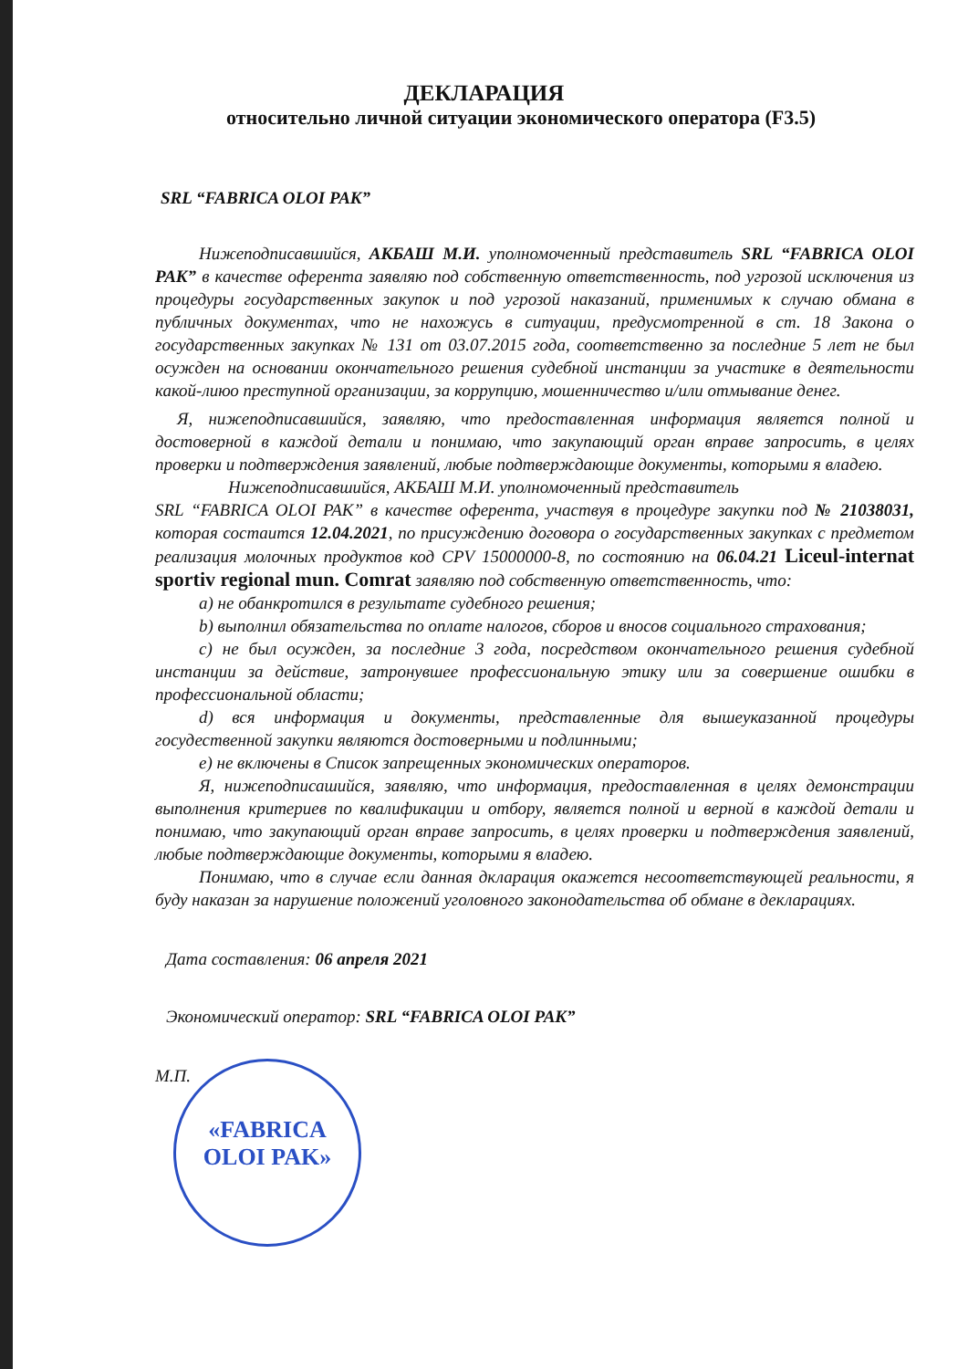«FABRICA
OLOI PAK»
ДЕКЛАРАЦИЯ
относительно личной ситуации экономического оператора (F3.5)
SRL “FABRICA OLOI PAK”
Нижеподписавшийся, АКБАШ М.И. уполномоченный представитель SRL “FABRICA OLOI PAK” в качестве оферента заявляю под собственную ответственность, под угрозой исключения из процедуры государственных закупок и под угрозой наказаний, применимых к случаю обмана в публичных документах, что не нахожусь в ситуации, предусмотренной в ст. 18 Закона о государственных закупках № 131 от 03.07.2015 года, соответственно за последние 5 лет не был осужден на основании окончательного решения судебной инстанции за участике в деятельности какой-лиюо преступной организации, за коррупцию, мошенничество и/или отмывание денег.
Я, нижеподписавшийся, заявляю, что предоставленная информация является полной и достоверной в каждой детали и понимаю, что закупающий орган вправе запросить, в целях проверки и подтверждения заявлений, любые подтверждающие документы, которыми я владею.
Нижеподписавшийся, АКБАШ М.И. уполномоченный представитель
SRL “FABRICA OLOI PAK” в качестве оферента, участвуя в процедуре закупки под № 21038031, которая состаится 12.04.2021, по присуждению договора о государственных закупках с предметом реализация молочных продуктов код CPV 15000000-8, по состоянию на 06.04.21 Liceul-internat sportiv regional mun. Comrat заявляю под собственную ответственность, что:
a) не обанкротился в результате судебного решения;
b) выполнил обязательства по оплате налогов, сборов и вносов социального страхования;
c) не был осужден, за последние 3 года, посредством окончательного решения судебной инстанции за действие, затронувшее профессиональную этику или за совершение ошибки в профессиональной области;
d) вся информация и документы, представленные для вышеуказанной процедуры госудественной закупки являются достоверными и подлинными;
e) не включены в Список запрещенных экономических операторов.
Я, нижеподписашийся, заявляю, что информация, предоставленная в целях демонстрации выполнения критериев по квалификации и отбору, является полной и верной в каждой детали и понимаю, что закупающий орган вправе запросить, в целях проверки и подтверждения заявлений, любые подтверждающие документы, которыми я владею.
Понимаю, что в случае если данная дкларация окажется несоответствующей реальности, я буду наказан за нарушение положений уголовного законодательства об обмане в декларациях.
Дата составления: 06 апреля 2021
Экономический оператор: SRL “FABRICA OLOI PAK”
М.П.